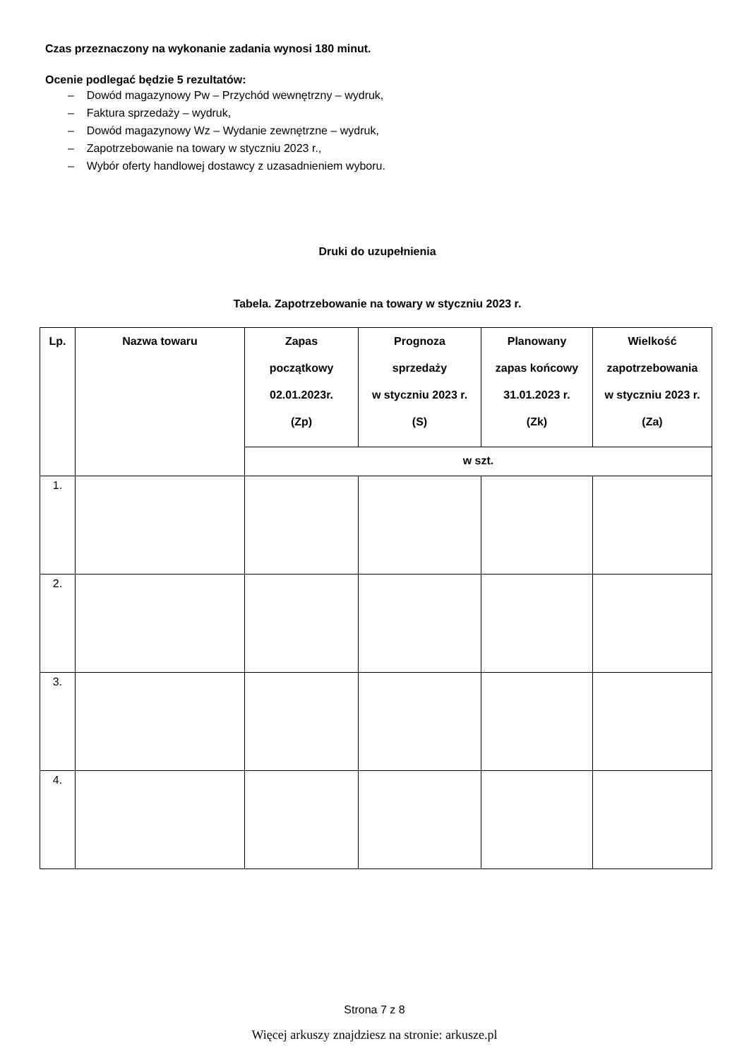Czas przeznaczony na wykonanie zadania wynosi 180 minut.
Ocenie podlegać będzie 5 rezultatów:
– Dowód magazynowy Pw – Przychód wewnętrzny – wydruk,
– Faktura sprzedaży – wydruk,
– Dowód magazynowy Wz – Wydanie zewnętrzne – wydruk,
– Zapotrzebowanie na towary w styczniu 2023 r.,
– Wybór oferty handlowej dostawcy z uzasadnieniem wyboru.
Druki do uzupełnienia
Tabela. Zapotrzebowanie na towary w styczniu 2023 r.
| Lp. | Nazwa towaru | Zapas początkowy 02.01.2023r. (Zp) | Prognoza sprzedaży w styczniu 2023 r. (S) | Planowany zapas końcowy 31.01.2023 r. (Zk) | Wielkość zapotrzebowania w styczniu 2023 r. (Za) |
| --- | --- | --- | --- | --- | --- |
| | | w szt. | | | |
| 1. | | | | | |
| 2. | | | | | |
| 3. | | | | | |
| 4. | | | | | |
Strona 7 z 8
Więcej arkuszy znajdziesz na stronie: arkusze.pl